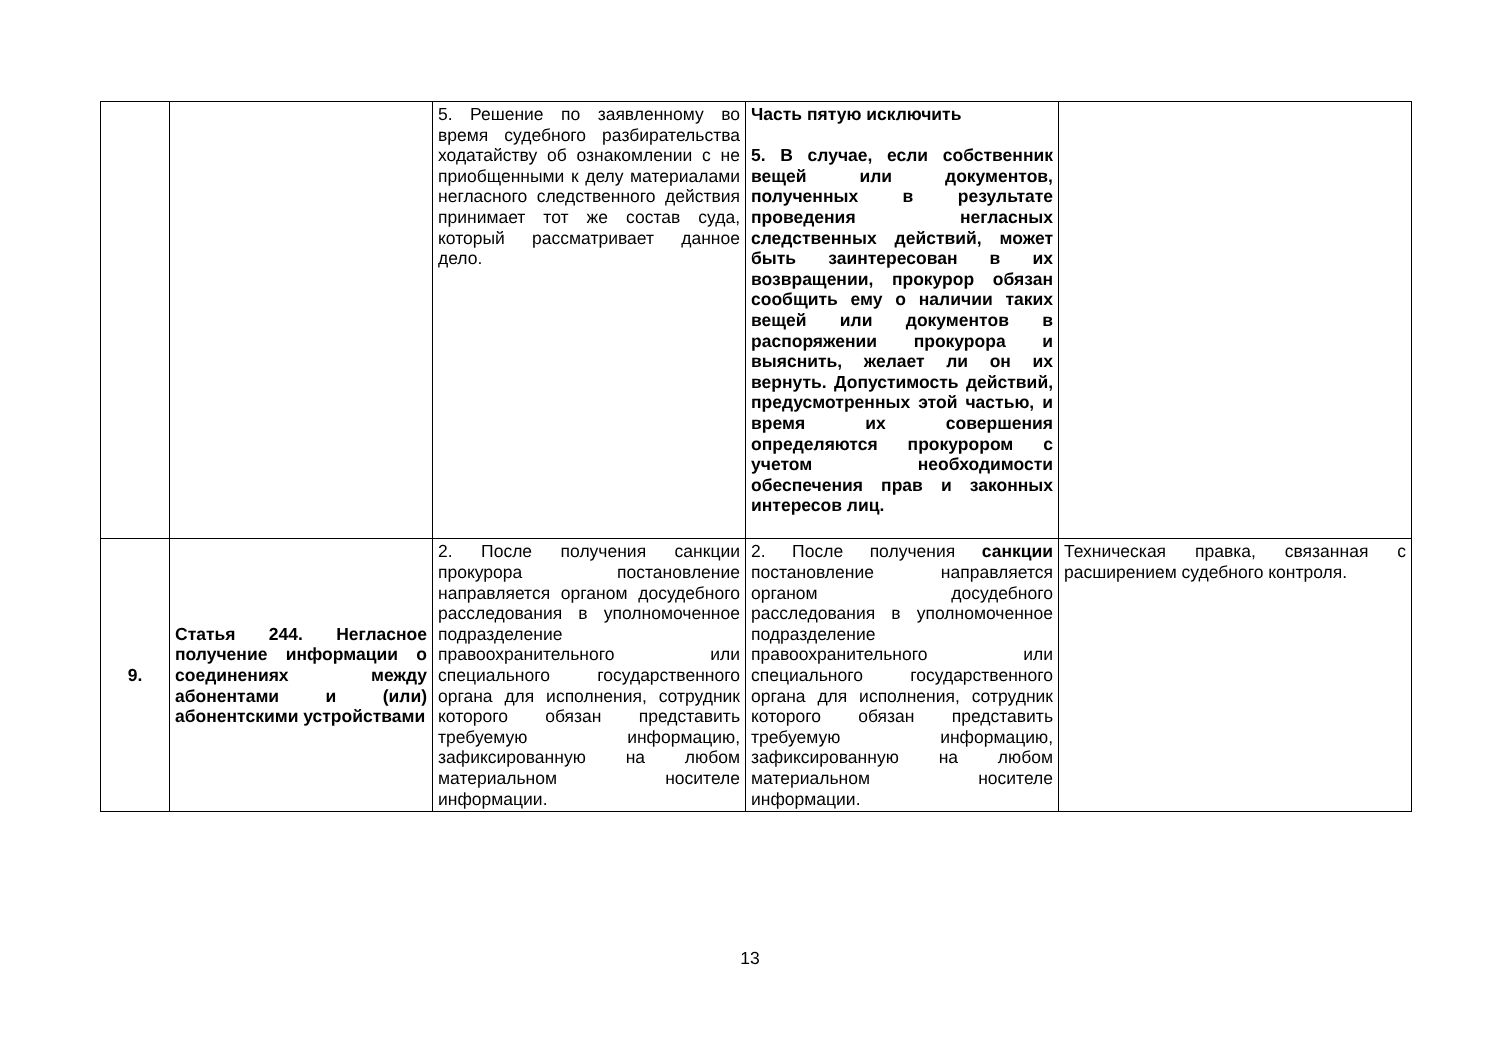| | | 5. Решение по заявленному во время судебного разбирательства ходатайству об ознакомлении с не приобщенными к делу материалами негласного следственного действия принимает тот же состав суда, который рассматривает данное дело. | Часть пятую исключить 5. В случае, если собственник вещей или документов, полученных в результате проведения негласных следственных действий, может быть заинтересован в их возвращении, прокурор обязан сообщить ему о наличии таких вещей или документов в распоряжении прокурора и выяснить, желает ли он их вернуть. Допустимость действий, предусмотренных этой частью, и время их совершения определяются прокурором с учетом необходимости обеспечения прав и законных интересов лиц. | |
| 9. | Статья 244. Негласное получение информации о соединениях между абонентами и (или) абонентскими устройствами | 2. После получения санкции прокурора постановление направляется органом досудебного расследования в уполномоченное подразделение правоохранительного или специального государственного органа для исполнения, сотрудник которого обязан представить требуемую информацию, зафиксированную на любом материальном носителе информации. | 2. После получения санкции постановление направляется органом досудебного расследования в уполномоченное подразделение правоохранительного или специального государственного органа для исполнения, сотрудник которого обязан представить требуемую информацию, зафиксированную на любом материальном носителе информации. | Техническая правка, связанная с расширением судебного контроля. |
13